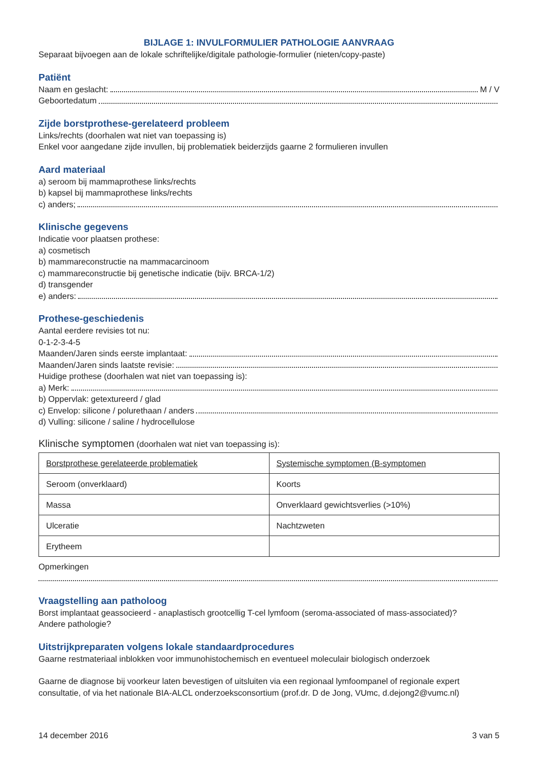BIJLAGE 1: INVULFORMULIER PATHOLOGIE AANVRAAG
Separaat bijvoegen aan de lokale schriftelijke/digitale pathologie-formulier (nieten/copy-paste)
Patiënt
Naam en geslacht: M / V
Geboortedatum
Zijde borstprothese-gerelateerd probleem
Links/rechts (doorhalen wat niet van toepassing is)
Enkel voor aangedane zijde invullen, bij problematiek beiderzijds gaarne 2 formulieren invullen
Aard materiaal
a) seroom bij mammaprothese links/rechts
b) kapsel bij mammaprothese links/rechts
c) anders;
Klinische gegevens
Indicatie voor plaatsen prothese:
a) cosmetisch
b) mammareconstructie na mammacarcinoom
c) mammareconstructie bij genetische indicatie (bijv. BRCA-1/2)
d) transgender
e) anders:
Prothese-geschiedenis
Aantal eerdere revisies tot nu:
0-1-2-3-4-5
Maanden/Jaren sinds eerste implantaat:
Maanden/Jaren sinds laatste revisie:
Huidige prothese (doorhalen wat niet van toepassing is):
a) Merk:
b) Oppervlak: getextureerd / glad
c) Envelop: silicone / polurethaan / anders
d) Vulling: silicone / saline / hydrocellulose
Klinische symptomen (doorhalen wat niet van toepassing is):
| Borstprothese gerelateerde problematiek | Systemische symptomen (B-symptomen |
| Seroom (onverklaard) | Koorts |
| Massa | Onverklaard gewichtsverlies (>10%) |
| Ulceratie | Nachtzweten |
| Erytheem | |
Opmerkingen
Vraagstelling aan patholoog
Borst implantaat geassocieerd - anaplastisch grootcellig T-cel lymfoom (seroma-associated of mass-associated)?
Andere pathologie?
Uitstrijkpreparaten volgens lokale standaardprocedures
Gaarne restmateriaal inblokken voor immunohistochemisch en eventueel moleculair biologisch onderzoek
Gaarne de diagnose bij voorkeur laten bevestigen of uitsluiten via een regionaal lymfoompanel of regionale expert consultatie, of via het nationale BIA-ALCL onderzoeksconsortium (prof.dr. D de Jong, VUmc, d.dejong2@vumc.nl)
14 december 2016 3 van 5